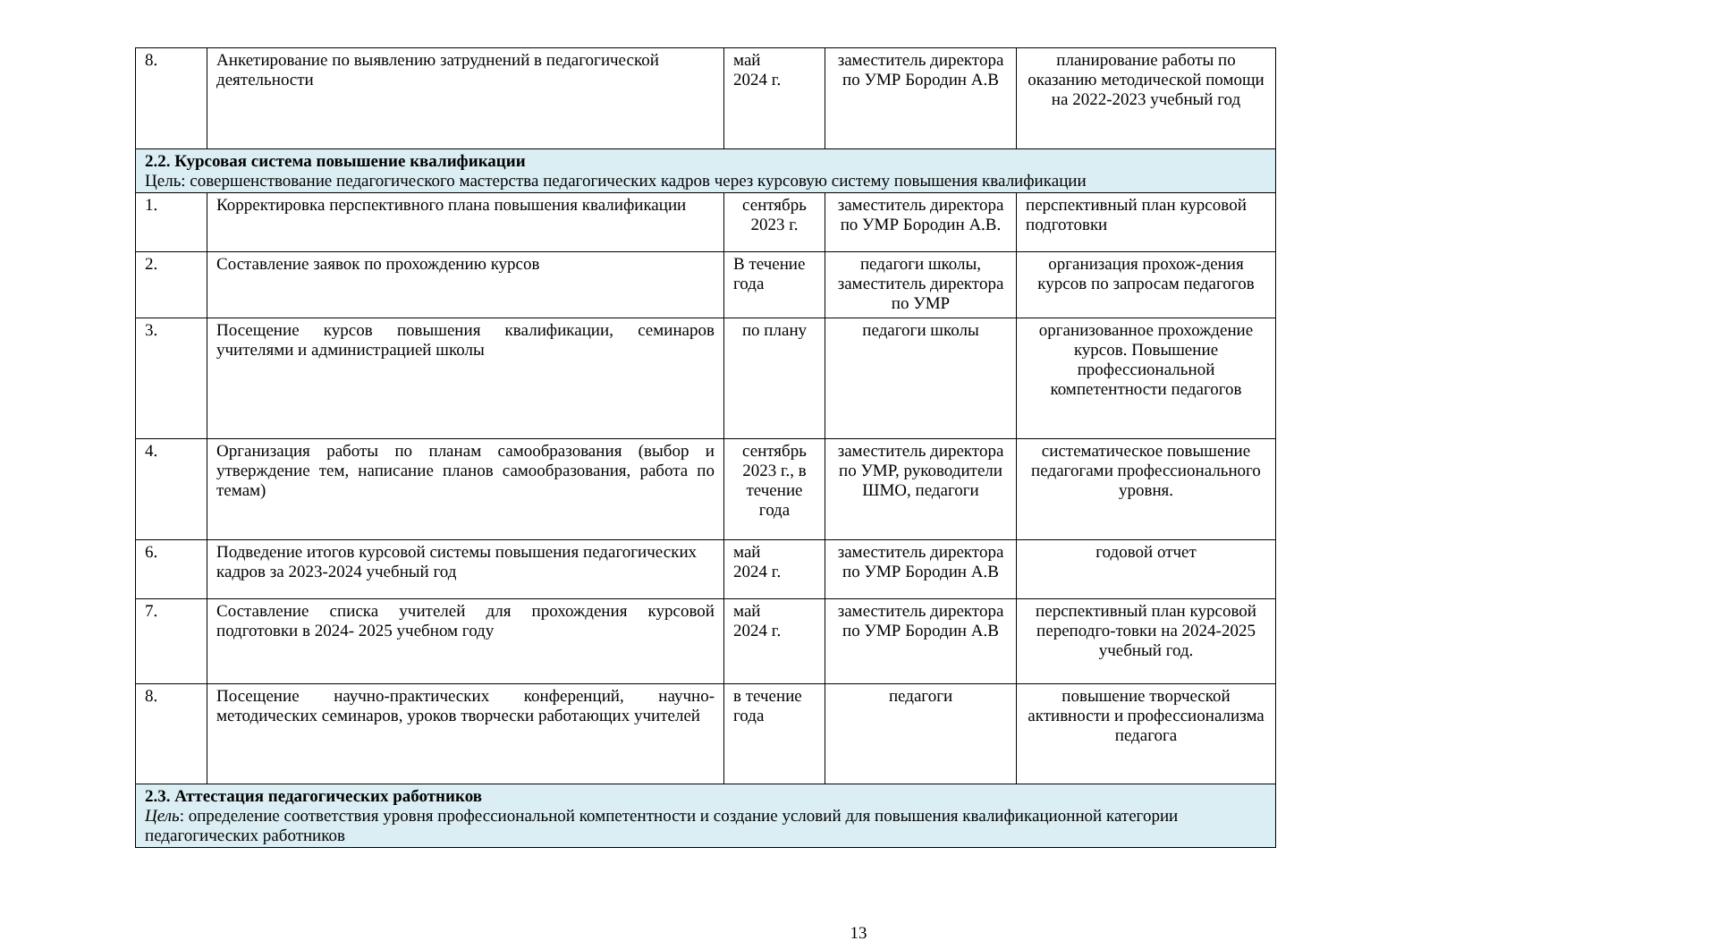| 8. | Анкетирование по выявлению затруднений в педагогической деятельности | май 2024 г. | заместитель директора по УМР Бородин А.В | планирование работы по оказанию методической помощи на 2022-2023 учебный год |
| 2.2. Курсовая система повышение квалификации Цель: совершенствование педагогического мастерства педагогических кадров через курсовую систему повышения квалификации | | | | |
| 1. | Корректировка перспективного плана повышения квалификации | сентябрь 2023 г. | заместитель директора по УМР Бородин А.В. | перспективный план курсовой подготовки |
| 2. | Составление заявок по прохождению курсов | В течение года | педагоги школы, заместитель директора по УМР | организация прохож-дения курсов по запросам педагогов |
| 3. | Посещение курсов повышения квалификации, семинаров учителями и администрацией школы | по плану | педагоги школы | организованное прохождение курсов. Повышение профессиональной компетентности педагогов |
| 4. | Организация работы по планам самообразования (выбор и утверждение тем, написание планов самообразования, работа по темам) | сентябрь 2023 г., в течение года | заместитель директора по УМР, руководители ШМО, педагоги | систематическое повышение педагогами профессионального уровня. |
| 6. | Подведение итогов курсовой системы повышения педагогических кадров за 2023-2024 учебный год | май 2024 г. | заместитель директора по УМР Бородин А.В | годовой отчет |
| 7. | Составление списка учителей для прохождения курсовой подготовки в 2024- 2025 учебном году | май 2024 г. | заместитель директора по УМР Бородин А.В | перспективный план курсовой переподго-товки на 2024-2025 учебный год. |
| 8. | Посещение научно-практических конференций, научно-методических семинаров, уроков творчески работающих учителей | в течение года | педагоги | повышение творческой активности и профессионализма педагога |
| 2.3. Аттестация педагогических работников Цель : определение соответствия уровня профессиональной компетентности и создание условий для повышения квалификационной категории педагогических работников | | | | |
13